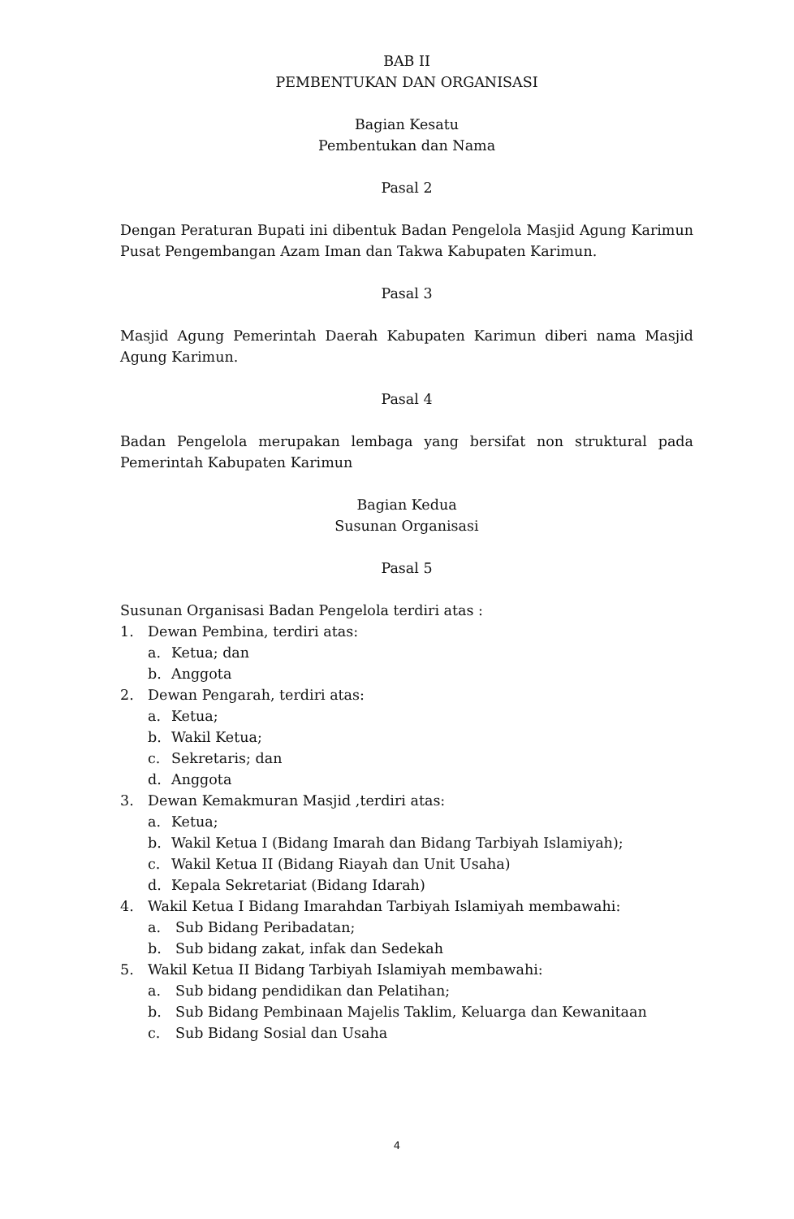BAB II
PEMBENTUKAN DAN ORGANISASI
Bagian Kesatu
Pembentukan dan Nama
Pasal 2
Dengan Peraturan Bupati ini dibentuk Badan Pengelola Masjid Agung Karimun Pusat Pengembangan Azam Iman dan Takwa Kabupaten Karimun.
Pasal 3
Masjid Agung Pemerintah Daerah Kabupaten Karimun diberi nama Masjid Agung Karimun.
Pasal 4
Badan Pengelola merupakan lembaga yang bersifat non struktural pada Pemerintah Kabupaten Karimun
Bagian Kedua
Susunan Organisasi
Pasal 5
Susunan Organisasi Badan Pengelola terdiri atas :
1. Dewan Pembina, terdiri atas:
a. Ketua; dan
b. Anggota
2. Dewan Pengarah, terdiri atas:
a. Ketua;
b. Wakil Ketua;
c. Sekretaris; dan
d. Anggota
3. Dewan Kemakmuran Masjid ,terdiri atas:
a. Ketua;
b. Wakil Ketua I (Bidang Imarah dan Bidang Tarbiyah Islamiyah);
c. Wakil Ketua II (Bidang Riayah dan Unit Usaha)
d. Kepala Sekretariat (Bidang Idarah)
4. Wakil Ketua I Bidang Imarahdan Tarbiyah Islamiyah membawahi:
a. Sub Bidang Peribadatan;
b. Sub bidang zakat, infak dan Sedekah
5. Wakil Ketua II Bidang Tarbiyah Islamiyah membawahi:
a. Sub bidang pendidikan dan Pelatihan;
b. Sub Bidang Pembinaan Majelis Taklim, Keluarga dan Kewanitaan
c. Sub Bidang Sosial dan Usaha
4